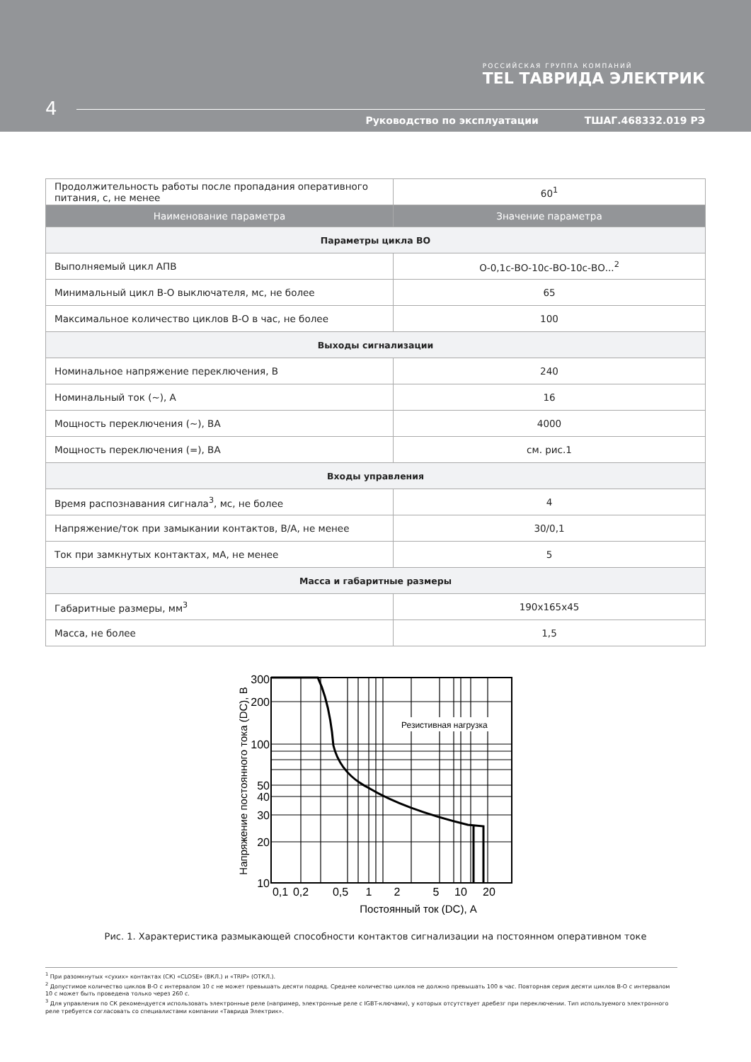РОССИЙСКАЯ ГРУППА КОМПАНИЙ
TEL ТАВРИДА ЭЛЕКТРИК
4
Руководство по эксплуатации ТШАГ.468332.019 РЭ
| Продолжительность работы после пропадания оперативного питания, с, не менее | 60<sup>1</sup> |
| Наименование параметра | Значение параметра |
| Параметры цикла ВО | |
| Выполняемый цикл АПВ | О-0,1с-ВО-10с-ВО-10с-ВО...<sup>2</sup> |
| Минимальный цикл В-О выключателя, мс, не более | 65 |
| Максимальное количество циклов В-О в час, не более | 100 |
| Выходы сигнализации | |
| Номинальное напряжение переключения, В | 240 |
| Номинальный ток (~), А | 16 |
| Мощность переключения (~), ВА | 4000 |
| Мощность переключения (=), ВА | см. рис.1 |
| Входы управления | |
| Время распознавания сигнала<sup>3</sup>, мс, не более | 4 |
| Напряжение/ток при замыкании контактов, В/А, не менее | 30/0,1 |
| Ток при замкнутых контактах, мА, не менее | 5 |
| Масса и габаритные размеры | |
| Габаритные размеры, мм<sup>3</sup> | 190x165x45 |
| Масса, не более | 1,5 |
Резистивная нагрузка
300
200
100
50
40
30
20
10
0,1
0,2
0,5
1
2
5
10
20
Постоянный ток (DC), А
Напряжение постоянного тока (DC), В
Рис. 1. Характеристика размыкающей способности контактов сигнализации на постоянном оперативном токе
<sup>1</sup> При разомкнутых «сухих» контактах (СК) «CLOSE» (ВКЛ.) и «TRIP» (ОТКЛ.).
<sup>2</sup> Допустимое количество циклов В-О с интервалом 10 с не может превышать десяти подряд. Среднее количество циклов не должно превышать 100 в час. Повторная серия десяти циклов В-О с интервалом 10 с может быть проведена только через 260 с.
<sup>3</sup> Для управления по СК рекомендуется использовать электронные реле (например, электронные реле с IGBT-ключами), у которых отсутствует дребезг при переключении. Тип используемого электронного реле требуется согласовать со специалистами компании «Таврида Электрик».